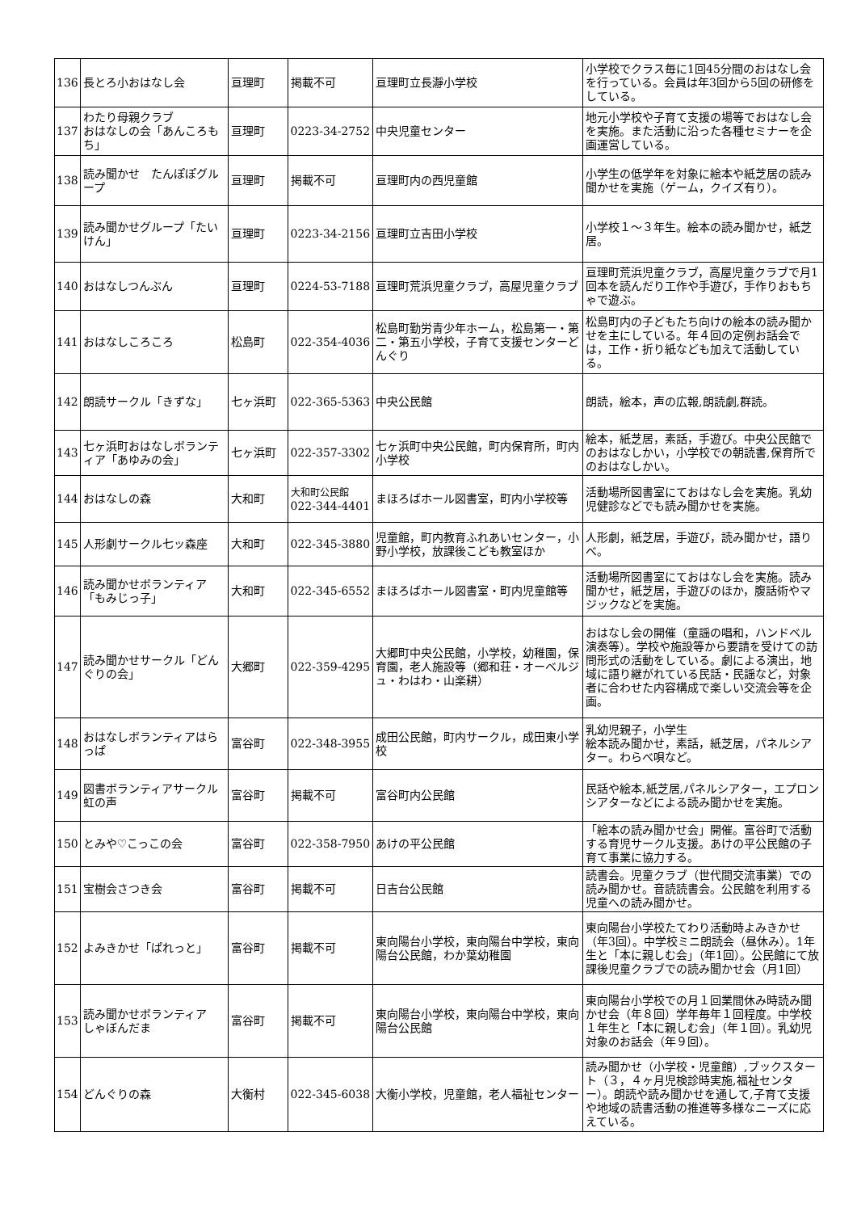| 136 | 長とろ小おはなし会 | 亘理町 | 掲載不可 | 亘理町立長瀞小学校 | 小学校でクラス毎に1回45分間のおはなし会を行っている。会員は年3回から5回の研修をしている。 |
| 137 | わたり母親クラブ おはなしの会「あんころもち」 | 亘理町 | 0223-34-2752 | 中央児童センター | 地元小学校や子育て支援の場等でおはなし会を実施。また活動に沿った各種セミナーを企画運営している。 |
| 138 | 読み聞かせ たんぽぽグループ | 亘理町 | 掲載不可 | 亘理町内の西児童館 | 小学生の低学年を対象に絵本や紙芝居の読み聞かせを実施（ゲーム，クイズ有り）。 |
| 139 | 読み聞かせグループ「たいけん」 | 亘理町 | 0223-34-2156 | 亘理町立吉田小学校 | 小学校１～３年生。絵本の読み聞かせ，紙芝居。 |
| 140 | おはなしつんぶん | 亘理町 | 0224-53-7188 | 亘理町荒浜児童クラブ，高屋児童クラブ | 亘理町荒浜児童クラブ，高屋児童クラブで月1回本を読んだり工作や手遊び，手作りおもちゃで遊ぶ。 |
| 141 | おはなしころころ | 松島町 | 022-354-4036 | 松島町勤労青少年ホーム，松島第一・第二・第五小学校，子育て支援センターどんぐり | 松島町内の子どもたち向けの絵本の読み聞かせを主にしている。年４回の定例お話会では，工作・折り紙なども加えて活動している。 |
| 142 | 朗読サークル「きずな」 | 七ヶ浜町 | 022-365-5363 | 中央公民館 | 朗読，絵本，声の広報,朗読劇,群読。 |
| 143 | 七ヶ浜町おはなしボランティア「あゆみの会」 | 七ヶ浜町 | 022-357-3302 | 七ヶ浜町中央公民館，町内保育所，町内小学校 | 絵本，紙芝居，素話，手遊び。中央公民館でのおはなしかい，小学校での朝読書,保育所でのおはなしかい。 |
| 144 | おはなしの森 | 大和町 | 大和町公民館 022-344-4401 | まほろばホール図書室，町内小学校等 | 活動場所図書室にておはなし会を実施。乳幼児健診などでも読み聞かせを実施。 |
| 145 | 人形劇サークル七ッ森座 | 大和町 | 022-345-3880 | 児童館，町内教育ふれあいセンター，小野小学校，放課後こども教室ほか | 人形劇，紙芝居，手遊び，読み聞かせ，語りべ。 |
| 146 | 読み聞かせボランティア「もみじっ子」 | 大和町 | 022-345-6552 | まほろばホール図書室・町内児童館等 | 活動場所図書室にておはなし会を実施。読み聞かせ，紙芝居，手遊びのほか，腹話術やマジックなどを実施。 |
| 147 | 読み聞かせサークル「どんぐりの会」 | 大郷町 | 022-359-4295 | 大郷町中央公民館，小学校，幼稚園，保育園，老人施設等（郷和荘・オーベルジュ・わはわ・山楽耕） | おはなし会の開催（童謡の唱和，ハンドベル演奏等）。学校や施設等から要請を受けての訪問形式の活動をしている。劇による演出，地域に語り継がれている民話・民謡など，対象者に合わせた内容構成で楽しい交流会等を企画。 |
| 148 | おはなしボランティアはらっぱ | 富谷町 | 022-348-3955 | 成田公民館，町内サークル，成田東小学校 | 乳幼児親子，小学生 絵本読み聞かせ，素話，紙芝居，パネルシアター。わらべ唄など。 |
| 149 | 図書ボランティアサークル虹の声 | 富谷町 | 掲載不可 | 富谷町内公民館 | 民話や絵本,紙芝居,パネルシアター，エプロンシアターなどによる読み聞かせを実施。 |
| 150 | とみや♡こっこの会 | 富谷町 | 022-358-7950 | あけの平公民館 | 「絵本の読み聞かせ会」開催。富谷町で活動する育児サークル支援。あけの平公民館の子育て事業に協力する。 |
| 151 | 宝樹会さつき会 | 富谷町 | 掲載不可 | 日吉台公民館 | 読書会。児童クラブ（世代間交流事業）での読み聞かせ。音読読書会。公民館を利用する児童への読み聞かせ。 |
| 152 | よみきかせ「ぱれっと」 | 富谷町 | 掲載不可 | 東向陽台小学校，東向陽台中学校，東向陽台公民館，わか葉幼稚園 | 東向陽台小学校たてわり活動時よみきかせ（年3回）。中学校ミニ朗読会（昼休み）。1年生と「本に親しむ会」（年1回）。公民館にて放課後児童クラブでの読み聞かせ会（月1回） |
| 153 | 読み聞かせボランティア しゃぼんだま | 富谷町 | 掲載不可 | 東向陽台小学校，東向陽台中学校，東向陽台公民館 | 東向陽台小学校での月１回業間休み時読み聞かせ会（年８回）学年毎年１回程度。中学校１年生と「本に親しむ会」（年１回）。乳幼児対象のお話会（年９回）。 |
| 154 | どんぐりの森 | 大衡村 | 022-345-6038 | 大衡小学校，児童館，老人福祉センター | 読み聞かせ（小学校・児童館）,ブックスタート（３，４ヶ月児検診時実施,福祉センター）。朗読や読み聞かせを通して,子育て支援や地域の読書活動の推進等多様なニーズに応えている。 |